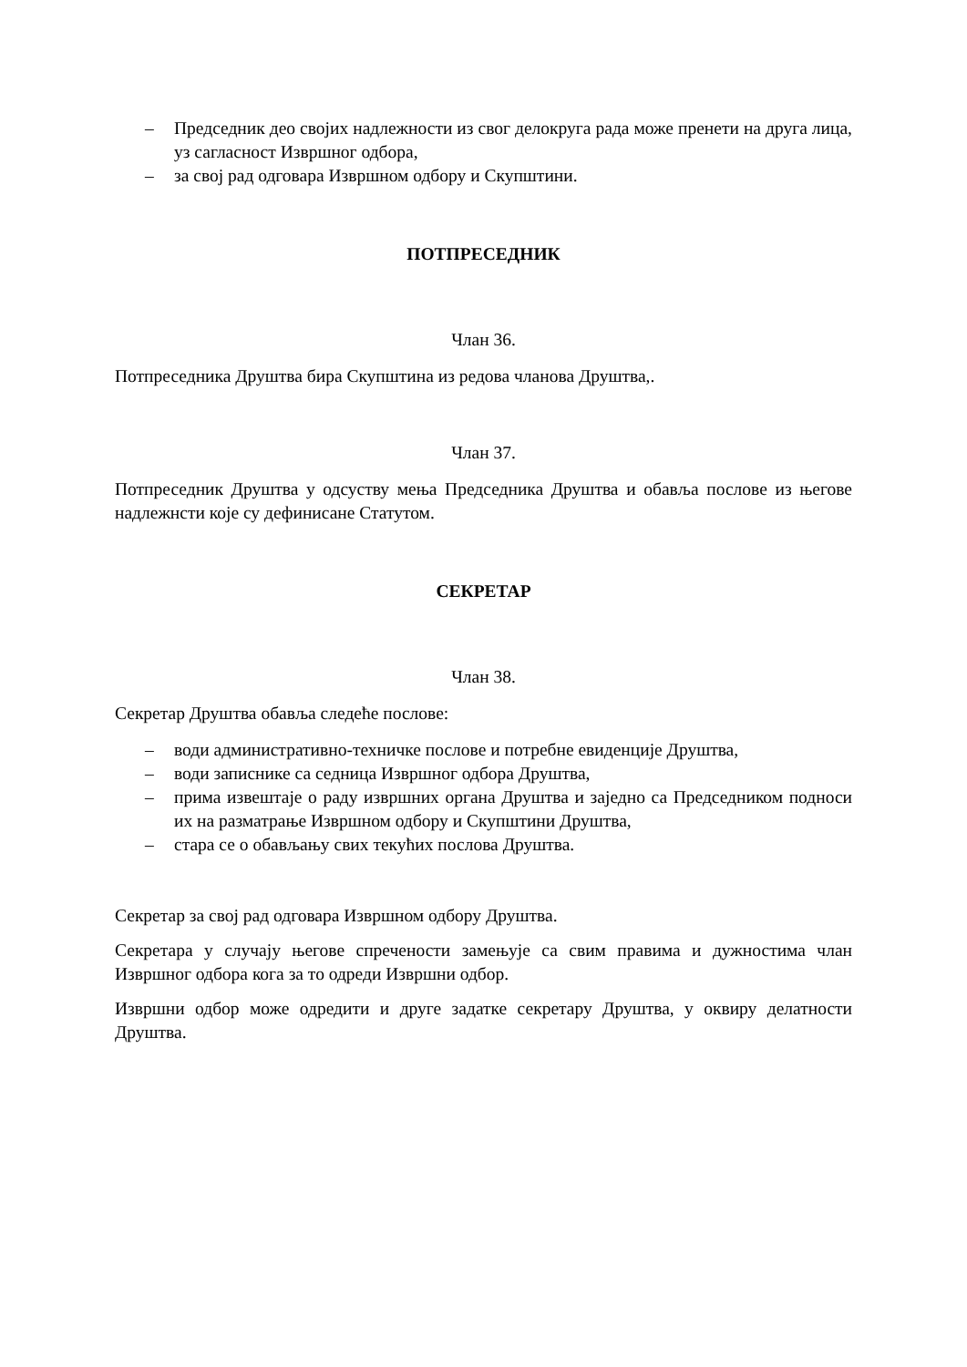– Председник део својих надлежности из свог делокруга рада може пренети на друга лица, уз сагласност Извршног одбора,
– за свој рад одговара Извршном одбору и Скупштини.
ПОТПРЕСЕДНИК
Члан 36.
Потпреседника Друштва бира Скупштина из редова чланова Друштва,.
Члан 37.
Потпреседник Друштва у одсуству мења Председника Друштва и обавља послове из његове надлежнсти које су дефинисане Статутом.
СЕКРЕТАР
Члан 38.
Секретар Друштва обавља следеће послове:
– води административно-техничке послове и потребне евиденције Друштва,
– води записнике са седница Извршног одбора Друштва,
– прима извештаје о раду извршних органа Друштва и заједно са Председником подноси их на разматрање Извршном одбору и Скупштини Друштва,
– стара се о обављању свих текућих послова Друштва.
Секретар за свој рад одговара Извршном одбору Друштва.
Секретара у случају његове спречености замењује са свим правима и дужностима члан Извршног одбора кога за то одреди Извршни одбор.
Извршни одбор може одредити и друге задатке секретару Друштва, у оквиру делатности Друштва.